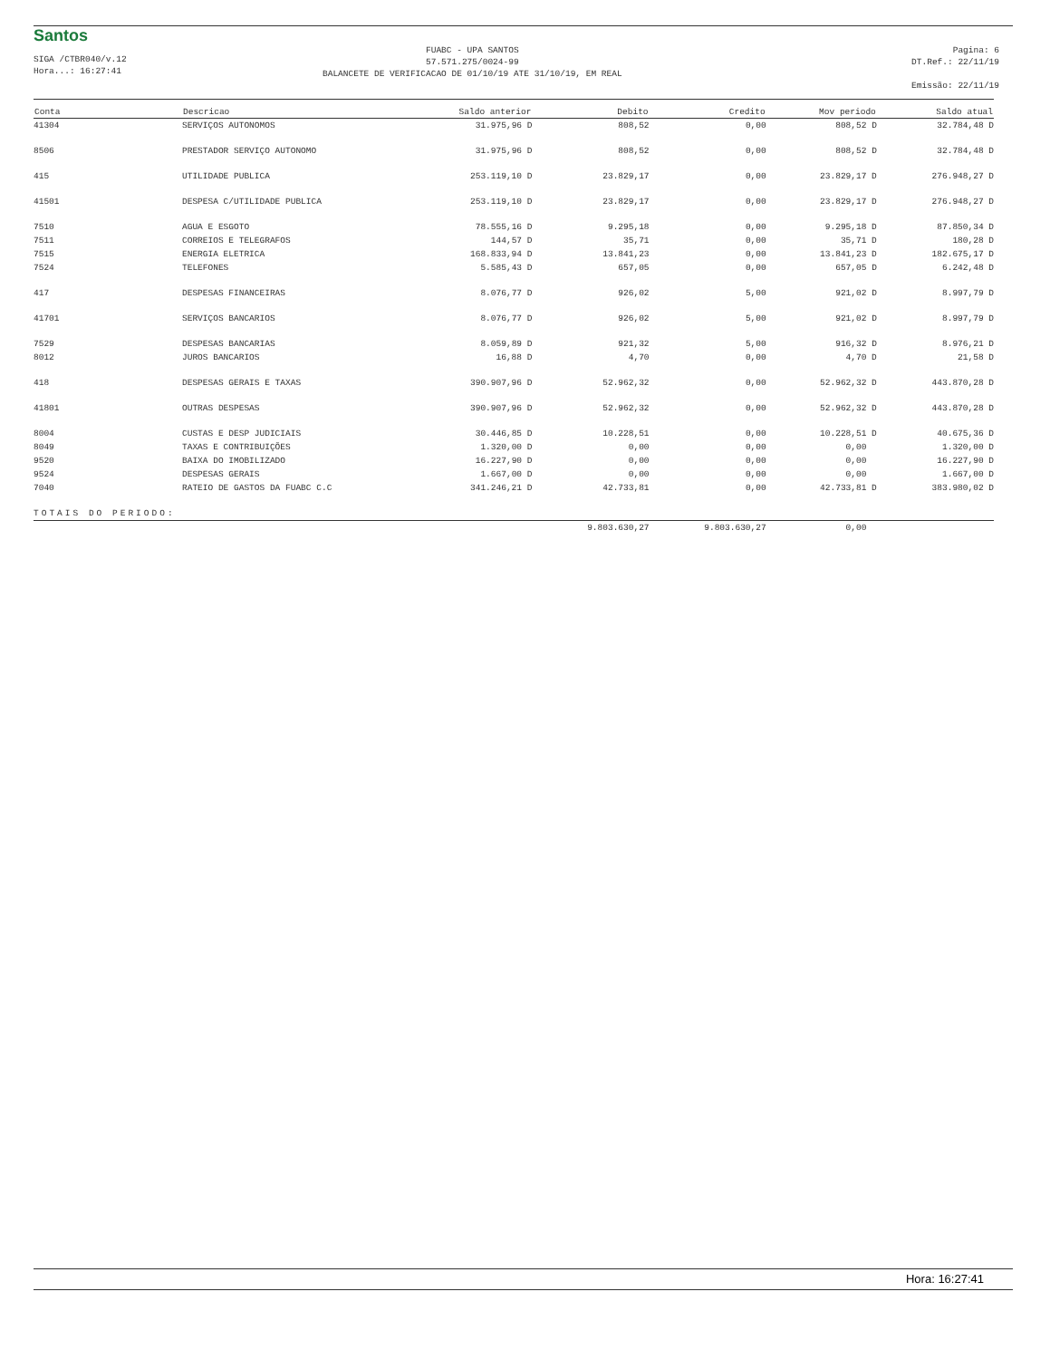Santos
SIGA /CTBR040/v.12
Hora...: 16:27:41
FUABC - UPA SANTOS
57.571.275/0024-99
BALANCETE DE VERIFICACAO DE 01/10/19 ATE 31/10/19, EM REAL
Pagina: 6
DT.Ref.: 22/11/19
Emissão: 22/11/19
| Conta | Descricao | Saldo anterior | Debito | Credito | Mov periodo | Saldo atual |
| --- | --- | --- | --- | --- | --- | --- |
| 41304 | SERVIÇOS AUTONOMOS | 31.975,96 D | 808,52 | 0,00 | 808,52 D | 32.784,48 D |
| 8506 | PRESTADOR SERVIÇO AUTONOMO | 31.975,96 D | 808,52 | 0,00 | 808,52 D | 32.784,48 D |
| 415 | UTILIDADE PUBLICA | 253.119,10 D | 23.829,17 | 0,00 | 23.829,17 D | 276.948,27 D |
| 41501 | DESPESA C/UTILIDADE PUBLICA | 253.119,10 D | 23.829,17 | 0,00 | 23.829,17 D | 276.948,27 D |
| 7510 | AGUA E ESGOTO | 78.555,16 D | 9.295,18 | 0,00 | 9.295,18 D | 87.850,34 D |
| 7511 | CORREIOS E TELEGRAFOS | 144,57 D | 35,71 | 0,00 | 35,71 D | 180,28 D |
| 7515 | ENERGIA ELETRICA | 168.833,94 D | 13.841,23 | 0,00 | 13.841,23 D | 182.675,17 D |
| 7524 | TELEFONES | 5.585,43 D | 657,05 | 0,00 | 657,05 D | 6.242,48 D |
| 417 | DESPESAS FINANCEIRAS | 8.076,77 D | 926,02 | 5,00 | 921,02 D | 8.997,79 D |
| 41701 | SERVIÇOS BANCARIOS | 8.076,77 D | 926,02 | 5,00 | 921,02 D | 8.997,79 D |
| 7529 | DESPESAS BANCARIAS | 8.059,89 D | 921,32 | 5,00 | 916,32 D | 8.976,21 D |
| 8012 | JUROS BANCARIOS | 16,88 D | 4,70 | 0,00 | 4,70 D | 21,58 D |
| 418 | DESPESAS GERAIS E TAXAS | 390.907,96 D | 52.962,32 | 0,00 | 52.962,32 D | 443.870,28 D |
| 41801 | OUTRAS DESPESAS | 390.907,96 D | 52.962,32 | 0,00 | 52.962,32 D | 443.870,28 D |
| 8004 | CUSTAS E DESP JUDICIAIS | 30.446,85 D | 10.228,51 | 0,00 | 10.228,51 D | 40.675,36 D |
| 8049 | TAXAS E CONTRIBUIÇÕES | 1.320,00 D | 0,00 | 0,00 | 0,00 | 1.320,00 D |
| 9520 | BAIXA DO IMOBILIZADO | 16.227,90 D | 0,00 | 0,00 | 0,00 | 16.227,90 D |
| 9524 | DESPESAS GERAIS | 1.667,00 D | 0,00 | 0,00 | 0,00 | 1.667,00 D |
| 7040 | RATEIO DE GASTOS DA FUABC C.C | 341.246,21 D | 42.733,81 | 0,00 | 42.733,81 D | 383.980,02 D |
| TOTAIS DO PERIODO: | | | | | | |
| | | | 9.803.630,27 | 9.803.630,27 | 0,00 | |
Hora: 16:27:41